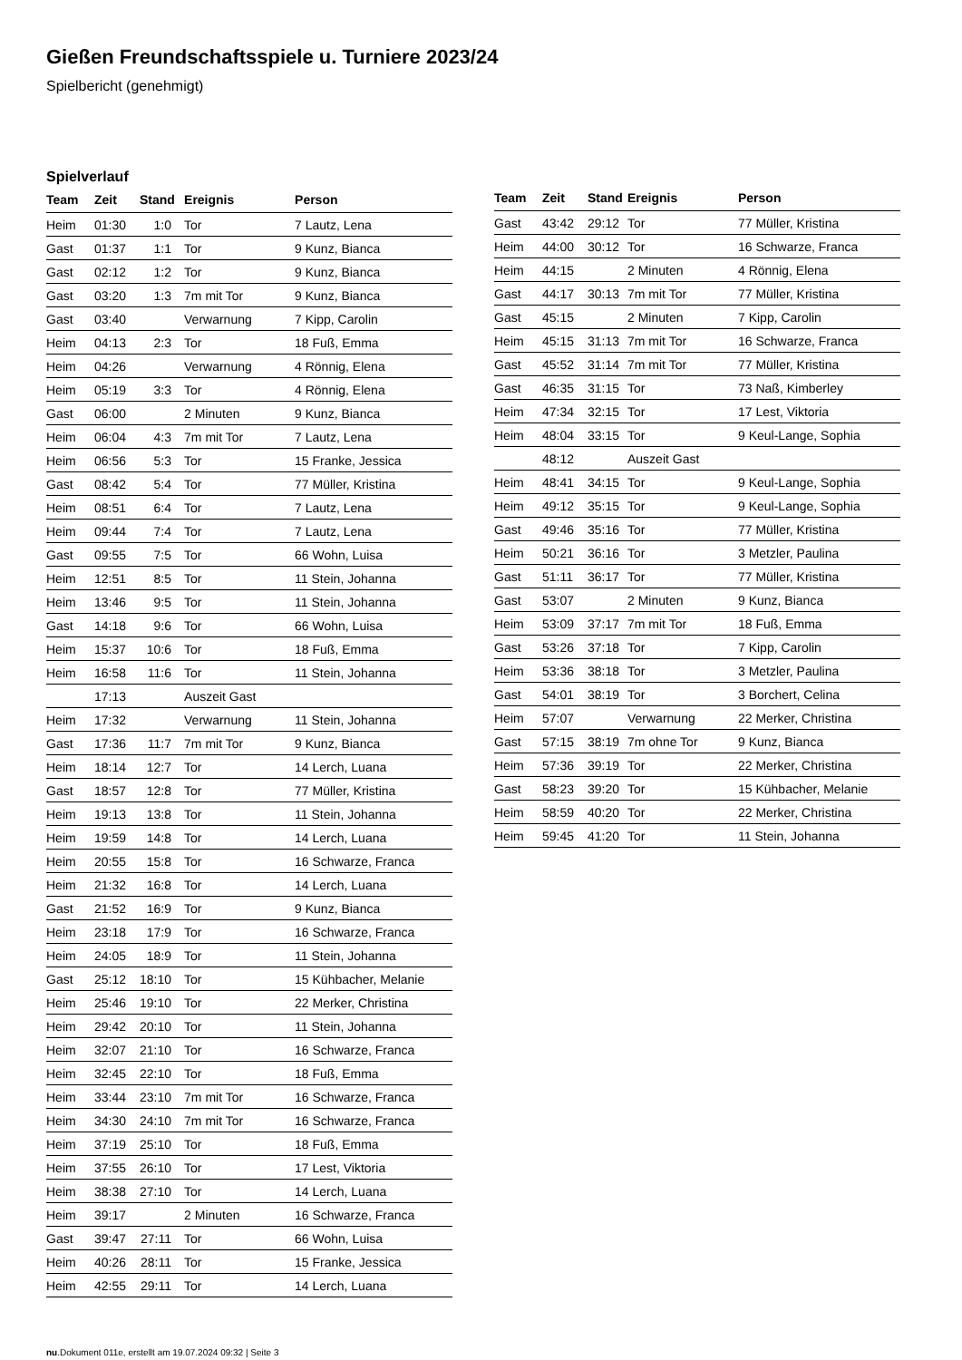Gießen Freundschaftsspiele u. Turniere 2023/24
Spielbericht (genehmigt)
Spielverlauf
| Team | Zeit | Stand | Ereignis | Person |
| --- | --- | --- | --- | --- |
| Heim | 01:30 | 1:0 | Tor | 7 Lautz, Lena |
| Gast | 01:37 | 1:1 | Tor | 9 Kunz, Bianca |
| Gast | 02:12 | 1:2 | Tor | 9 Kunz, Bianca |
| Gast | 03:20 | 1:3 | 7m mit Tor | 9 Kunz, Bianca |
| Gast | 03:40 | | Verwarnung | 7 Kipp, Carolin |
| Heim | 04:13 | 2:3 | Tor | 18 Fuß, Emma |
| Heim | 04:26 | | Verwarnung | 4 Rönnig, Elena |
| Heim | 05:19 | 3:3 | Tor | 4 Rönnig, Elena |
| Gast | 06:00 | | 2 Minuten | 9 Kunz, Bianca |
| Heim | 06:04 | 4:3 | 7m mit Tor | 7 Lautz, Lena |
| Heim | 06:56 | 5:3 | Tor | 15 Franke, Jessica |
| Gast | 08:42 | 5:4 | Tor | 77 Müller, Kristina |
| Heim | 08:51 | 6:4 | Tor | 7 Lautz, Lena |
| Heim | 09:44 | 7:4 | Tor | 7 Lautz, Lena |
| Gast | 09:55 | 7:5 | Tor | 66 Wohn, Luisa |
| Heim | 12:51 | 8:5 | Tor | 11 Stein, Johanna |
| Heim | 13:46 | 9:5 | Tor | 11 Stein, Johanna |
| Gast | 14:18 | 9:6 | Tor | 66 Wohn, Luisa |
| Heim | 15:37 | 10:6 | Tor | 18 Fuß, Emma |
| Heim | 16:58 | 11:6 | Tor | 11 Stein, Johanna |
| | 17:13 | | Auszeit Gast | |
| Heim | 17:32 | | Verwarnung | 11 Stein, Johanna |
| Gast | 17:36 | 11:7 | 7m mit Tor | 9 Kunz, Bianca |
| Heim | 18:14 | 12:7 | Tor | 14 Lerch, Luana |
| Gast | 18:57 | 12:8 | Tor | 77 Müller, Kristina |
| Heim | 19:13 | 13:8 | Tor | 11 Stein, Johanna |
| Heim | 19:59 | 14:8 | Tor | 14 Lerch, Luana |
| Heim | 20:55 | 15:8 | Tor | 16 Schwarze, Franca |
| Heim | 21:32 | 16:8 | Tor | 14 Lerch, Luana |
| Gast | 21:52 | 16:9 | Tor | 9 Kunz, Bianca |
| Heim | 23:18 | 17:9 | Tor | 16 Schwarze, Franca |
| Heim | 24:05 | 18:9 | Tor | 11 Stein, Johanna |
| Gast | 25:12 | 18:10 | Tor | 15 Kühbacher, Melanie |
| Heim | 25:46 | 19:10 | Tor | 22 Merker, Christina |
| Heim | 29:42 | 20:10 | Tor | 11 Stein, Johanna |
| Heim | 32:07 | 21:10 | Tor | 16 Schwarze, Franca |
| Heim | 32:45 | 22:10 | Tor | 18 Fuß, Emma |
| Heim | 33:44 | 23:10 | 7m mit Tor | 16 Schwarze, Franca |
| Heim | 34:30 | 24:10 | 7m mit Tor | 16 Schwarze, Franca |
| Heim | 37:19 | 25:10 | Tor | 18 Fuß, Emma |
| Heim | 37:55 | 26:10 | Tor | 17 Lest, Viktoria |
| Heim | 38:38 | 27:10 | Tor | 14 Lerch, Luana |
| Heim | 39:17 | | 2 Minuten | 16 Schwarze, Franca |
| Gast | 39:47 | 27:11 | Tor | 66 Wohn, Luisa |
| Heim | 40:26 | 28:11 | Tor | 15 Franke, Jessica |
| Heim | 42:55 | 29:11 | Tor | 14 Lerch, Luana |
| Team | Zeit | Stand | Ereignis | Person |
| --- | --- | --- | --- | --- |
| Gast | 43:42 | 29:12 | Tor | 77 Müller, Kristina |
| Heim | 44:00 | 30:12 | Tor | 16 Schwarze, Franca |
| Heim | 44:15 | | 2 Minuten | 4 Rönnig, Elena |
| Gast | 44:17 | 30:13 | 7m mit Tor | 77 Müller, Kristina |
| Gast | 45:15 | | 2 Minuten | 7 Kipp, Carolin |
| Heim | 45:15 | 31:13 | 7m mit Tor | 16 Schwarze, Franca |
| Gast | 45:52 | 31:14 | 7m mit Tor | 77 Müller, Kristina |
| Gast | 46:35 | 31:15 | Tor | 73 Naß, Kimberley |
| Heim | 47:34 | 32:15 | Tor | 17 Lest, Viktoria |
| Heim | 48:04 | 33:15 | Tor | 9 Keul-Lange, Sophia |
| | 48:12 | | Auszeit Gast | |
| Heim | 48:41 | 34:15 | Tor | 9 Keul-Lange, Sophia |
| Heim | 49:12 | 35:15 | Tor | 9 Keul-Lange, Sophia |
| Gast | 49:46 | 35:16 | Tor | 77 Müller, Kristina |
| Heim | 50:21 | 36:16 | Tor | 3 Metzler, Paulina |
| Gast | 51:11 | 36:17 | Tor | 77 Müller, Kristina |
| Gast | 53:07 | | 2 Minuten | 9 Kunz, Bianca |
| Heim | 53:09 | 37:17 | 7m mit Tor | 18 Fuß, Emma |
| Gast | 53:26 | 37:18 | Tor | 7 Kipp, Carolin |
| Heim | 53:36 | 38:18 | Tor | 3 Metzler, Paulina |
| Gast | 54:01 | 38:19 | Tor | 3 Borchert, Celina |
| Heim | 57:07 | | Verwarnung | 22 Merker, Christina |
| Gast | 57:15 | 38:19 | 7m ohne Tor | 9 Kunz, Bianca |
| Heim | 57:36 | 39:19 | Tor | 22 Merker, Christina |
| Gast | 58:23 | 39:20 | Tor | 15 Kühbacher, Melanie |
| Heim | 58:59 | 40:20 | Tor | 22 Merker, Christina |
| Heim | 59:45 | 41:20 | Tor | 11 Stein, Johanna |
nu.Dokument 011e, erstellt am 19.07.2024 09:32 | Seite 3